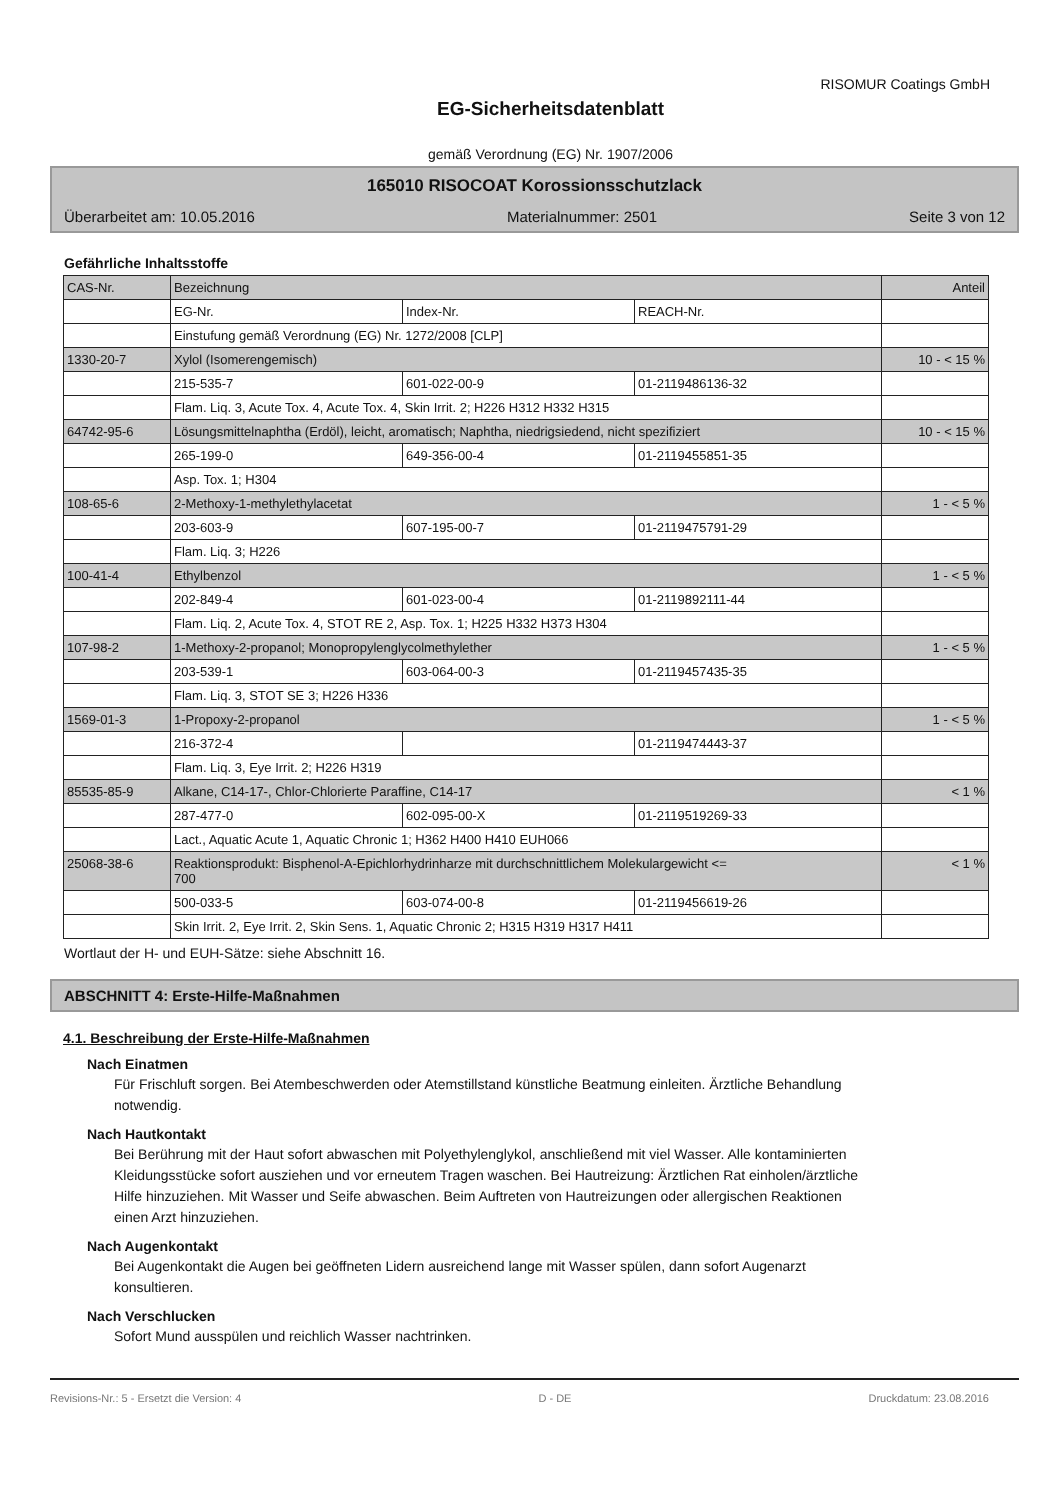RISOMUR Coatings GmbH
EG-Sicherheitsdatenblatt
gemäß Verordnung (EG) Nr. 1907/2006
165010 RISOCOAT Korossionsschutzlack
Überarbeitet am: 10.05.2016 Materialnummer: 2501 Seite 3 von 12
Gefährliche Inhaltsstoffe
| CAS-Nr. | Bezeichnung | | | Anteil |
| | EG-Nr. | Index-Nr. | REACH-Nr. | |
| | Einstufung gemäß Verordnung (EG) Nr. 1272/2008 [CLP] | | | |
| 1330-20-7 | Xylol (Isomerengemisch) | | | 10 - < 15 % |
| | 215-535-7 | 601-022-00-9 | 01-2119486136-32 | |
| | Flam. Liq. 3, Acute Tox. 4, Acute Tox. 4, Skin Irrit. 2; H226 H312 H332 H315 | | | |
| 64742-95-6 | Lösungsmittelnaphtha (Erdöl), leicht, aromatisch; Naphtha, niedrigsiedend, nicht spezifiziert | | | 10 - < 15 % |
| | 265-199-0 | 649-356-00-4 | 01-2119455851-35 | |
| | Asp. Tox. 1; H304 | | | |
| 108-65-6 | 2-Methoxy-1-methylethylacetat | | | 1 - < 5 % |
| | 203-603-9 | 607-195-00-7 | 01-2119475791-29 | |
| | Flam. Liq. 3; H226 | | | |
| 100-41-4 | Ethylbenzol | | | 1 - < 5 % |
| | 202-849-4 | 601-023-00-4 | 01-2119892111-44 | |
| | Flam. Liq. 2, Acute Tox. 4, STOT RE 2, Asp. Tox. 1; H225 H332 H373 H304 | | | |
| 107-98-2 | 1-Methoxy-2-propanol; Monopropylenglycolmethylether | | | 1 - < 5 % |
| | 203-539-1 | 603-064-00-3 | 01-2119457435-35 | |
| | Flam. Liq. 3, STOT SE 3; H226 H336 | | | |
| 1569-01-3 | 1-Propoxy-2-propanol | | | 1 - < 5 % |
| | 216-372-4 | | 01-2119474443-37 | |
| | Flam. Liq. 3, Eye Irrit. 2; H226 H319 | | | |
| 85535-85-9 | Alkane, C14-17-, Chlor-Chlorierte Paraffine, C14-17 | | | < 1 % |
| | 287-477-0 | 602-095-00-X | 01-2119519269-33 | |
| | Lact., Aquatic Acute 1, Aquatic Chronic 1; H362 H400 H410 EUH066 | | | |
| 25068-38-6 | Reaktionsprodukt: Bisphenol-A-Epichlorhydrinharze mit durchschnittlichem Molekulargewicht <= 700 | | | < 1 % |
| | 500-033-5 | 603-074-00-8 | 01-2119456619-26 | |
| | Skin Irrit. 2, Eye Irrit. 2, Skin Sens. 1, Aquatic Chronic 2; H315 H319 H317 H411 | | | |
Wortlaut der H- und EUH-Sätze: siehe Abschnitt 16.
ABSCHNITT 4: Erste-Hilfe-Maßnahmen
4.1. Beschreibung der Erste-Hilfe-Maßnahmen
Nach Einatmen
Für Frischluft sorgen. Bei Atembeschwerden oder Atemstillstand künstliche Beatmung einleiten. Ärztliche Behandlung notwendig.
Nach Hautkontakt
Bei Berührung mit der Haut sofort abwaschen mit Polyethylenglykol, anschließend mit viel Wasser. Alle kontaminierten Kleidungsstücke sofort ausziehen und vor erneutem Tragen waschen. Bei Hautreizung: Ärztlichen Rat einholen/ärztliche Hilfe hinzuziehen. Mit Wasser und Seife abwaschen. Beim Auftreten von Hautreizungen oder allergischen Reaktionen einen Arzt hinzuziehen.
Nach Augenkontakt
Bei Augenkontakt die Augen bei geöffneten Lidern ausreichend lange mit Wasser spülen, dann sofort Augenarzt konsultieren.
Nach Verschlucken
Sofort Mund ausspülen und reichlich Wasser nachtrinken.
Revisions-Nr.: 5 - Ersetzt die Version: 4 D - DE Druckdatum: 23.08.2016